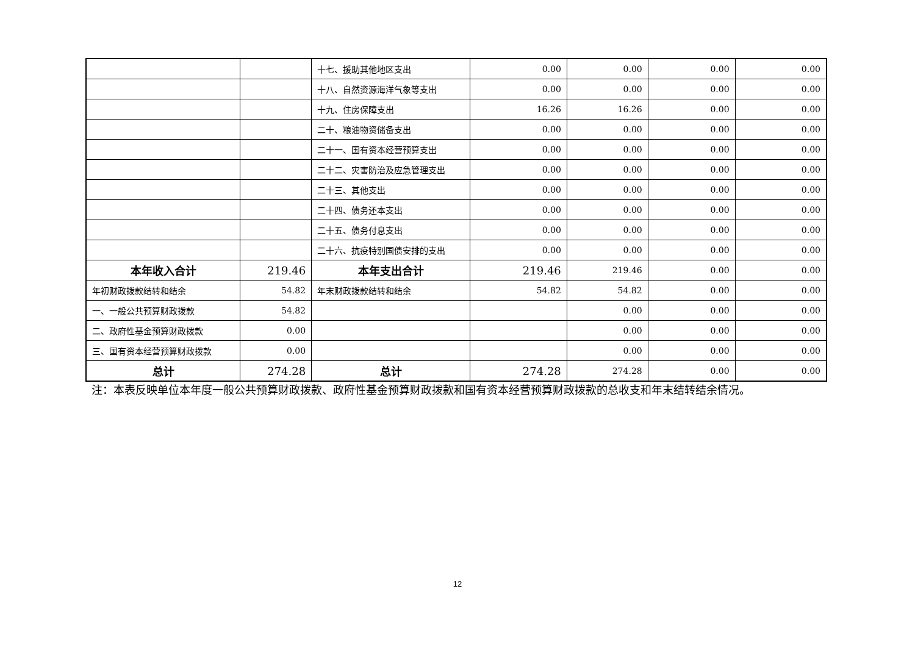| | | 十七、援助其他地区支出 | 0.00 | 0.00 | 0.00 | 0.00 |
| | | 十八、自然资源海洋气象等支出 | 0.00 | 0.00 | 0.00 | 0.00 |
| | | 十九、住房保障支出 | 16.26 | 16.26 | 0.00 | 0.00 |
| | | 二十、粮油物资储备支出 | 0.00 | 0.00 | 0.00 | 0.00 |
| | | 二十一、国有资本经营预算支出 | 0.00 | 0.00 | 0.00 | 0.00 |
| | | 二十二、灾害防治及应急管理支出 | 0.00 | 0.00 | 0.00 | 0.00 |
| | | 二十三、其他支出 | 0.00 | 0.00 | 0.00 | 0.00 |
| | | 二十四、债务还本支出 | 0.00 | 0.00 | 0.00 | 0.00 |
| | | 二十五、债务付息支出 | 0.00 | 0.00 | 0.00 | 0.00 |
| | | 二十六、抗疫特别国债安排的支出 | 0.00 | 0.00 | 0.00 | 0.00 |
| 本年收入合计 | 219.46 | 本年支出合计 | 219.46 | 219.46 | 0.00 | 0.00 |
| 年初财政拨款结转和结余 | 54.82 | 年末财政拨款结转和结余 | 54.82 | 54.82 | 0.00 | 0.00 |
| 一、一般公共预算财政拨款 | 54.82 | | | 0.00 | 0.00 | 0.00 |
| 二、政府性基金预算财政拨款 | 0.00 | | | 0.00 | 0.00 | 0.00 |
| 三、国有资本经营预算财政拨款 | 0.00 | | | 0.00 | 0.00 | 0.00 |
| 总计 | 274.28 | 总计 | 274.28 | 274.28 | 0.00 | 0.00 |
注：本表反映单位本年度一般公共预算财政拨款、政府性基金预算财政拨款和国有资本经营预算财政拨款的总收支和年末结转结余情况。
12